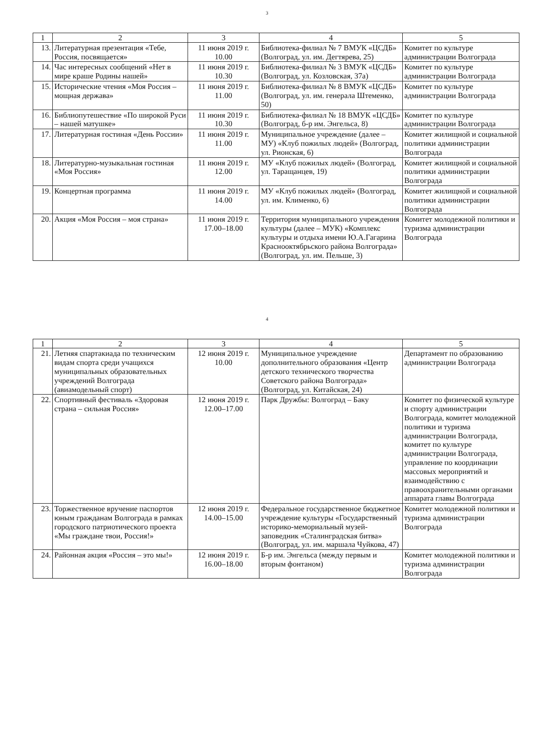3
| 1 | 2 | 3 | 4 | 5 |
| --- | --- | --- | --- | --- |
| 13. | Литературная презентация «Тебе, Россия, посвящается» | 11 июня 2019 г. 10.00 | Библиотека-филиал № 7 ВМУК «ЦСДБ» (Волгоград, ул. им. Дегтярева, 25) | Комитет по культуре администрации Волгограда |
| 14. | Час интересных сообщений «Нет в мире краше Родины нашей» | 11 июня 2019 г. 10.30 | Библиотека-филиал № 3 ВМУК «ЦСДБ» (Волгоград, ул. Козловская, 37а) | Комитет по культуре администрации Волгограда |
| 15. | Исторические чтения «Моя Россия – мощная держава» | 11 июня 2019 г. 11.00 | Библиотека-филиал № 8 ВМУК «ЦСДБ» (Волгоград, ул. им. генерала Штеменко, 50) | Комитет по культуре администрации Волгограда |
| 16. | Библиопутешествие «По широкой Руси – нашей матушке» | 11 июня 2019 г. 10.30 | Библиотека-филиал № 18 ВМУК «ЦСДБ» (Волгоград, б-р им. Энгельса, 8) | Комитет по культуре администрации Волгограда |
| 17. | Литературная гостиная «День России» | 11 июня 2019 г. 11.00 | Муниципальное учреждение (далее – МУ) «Клуб пожилых людей» (Волгоград, ул. Рионская, 6) | Комитет жилищной и социальной политики администрации Волгограда |
| 18. | Литературно-музыкальная гостиная «Моя Россия» | 11 июня 2019 г. 12.00 | МУ «Клуб пожилых людей» (Волгоград, ул. Таращанцев, 19) | Комитет жилищной и социальной политики администрации Волгограда |
| 19. | Концертная программа | 11 июня 2019 г. 14.00 | МУ «Клуб пожилых людей» (Волгоград, ул. им. Клименко, 6) | Комитет жилищной и социальной политики администрации Волгограда |
| 20. | Акция «Моя Россия – моя страна» | 11 июня 2019 г. 17.00–18.00 | Территория муниципального учреждения культуры (далее – МУК) «Комплекс культуры и отдыха имени Ю.А.Гагарина Краснооктябрьского района Волгограда» (Волгоград, ул. им. Пельше, 3) | Комитет молодежной политики и туризма администрации Волгограда |
4
| 1 | 2 | 3 | 4 | 5 |
| --- | --- | --- | --- | --- |
| 21. | Летняя спартакиада по техническим видам спорта среди учащихся муниципальных образовательных учреждений Волгограда (авиамодельный спорт) | 12 июня 2019 г. 10.00 | Муниципальное учреждение дополнительного образования «Центр детского технического творчества Советского района Волгограда» (Волгоград, ул. Китайская, 24) | Департамент по образованию администрации Волгограда |
| 22. | Спортивный фестиваль «Здоровая страна – сильная Россия» | 12 июня 2019 г. 12.00–17.00 | Парк Дружбы: Волгоград – Баку | Комитет по физической культуре и спорту администрации Волгограда, комитет молодежной политики и туризма администрации Волгограда, комитет по культуре администрации Волгограда, управление по координации массовых мероприятий и взаимодействию с правоохранительными органами аппарата главы Волгограда |
| 23. | Торжественное вручение паспортов юным гражданам Волгограда в рамках городского патриотического проекта «Мы граждане твои, Россия!» | 12 июня 2019 г. 14.00–15.00 | Федеральное государственное бюджетное учреждение культуры «Государственный историко-мемориальный музей-заповедник «Сталинградская битва» (Волгоград, ул. им. маршала Чуйкова, 47) | Комитет молодежной политики и туризма администрации Волгограда |
| 24. | Районная акция «Россия – это мы!» | 12 июня 2019 г. 16.00–18.00 | Б-р им. Энгельса (между первым и вторым фонтаном) | Комитет молодежной политики и туризма администрации Волгограда |